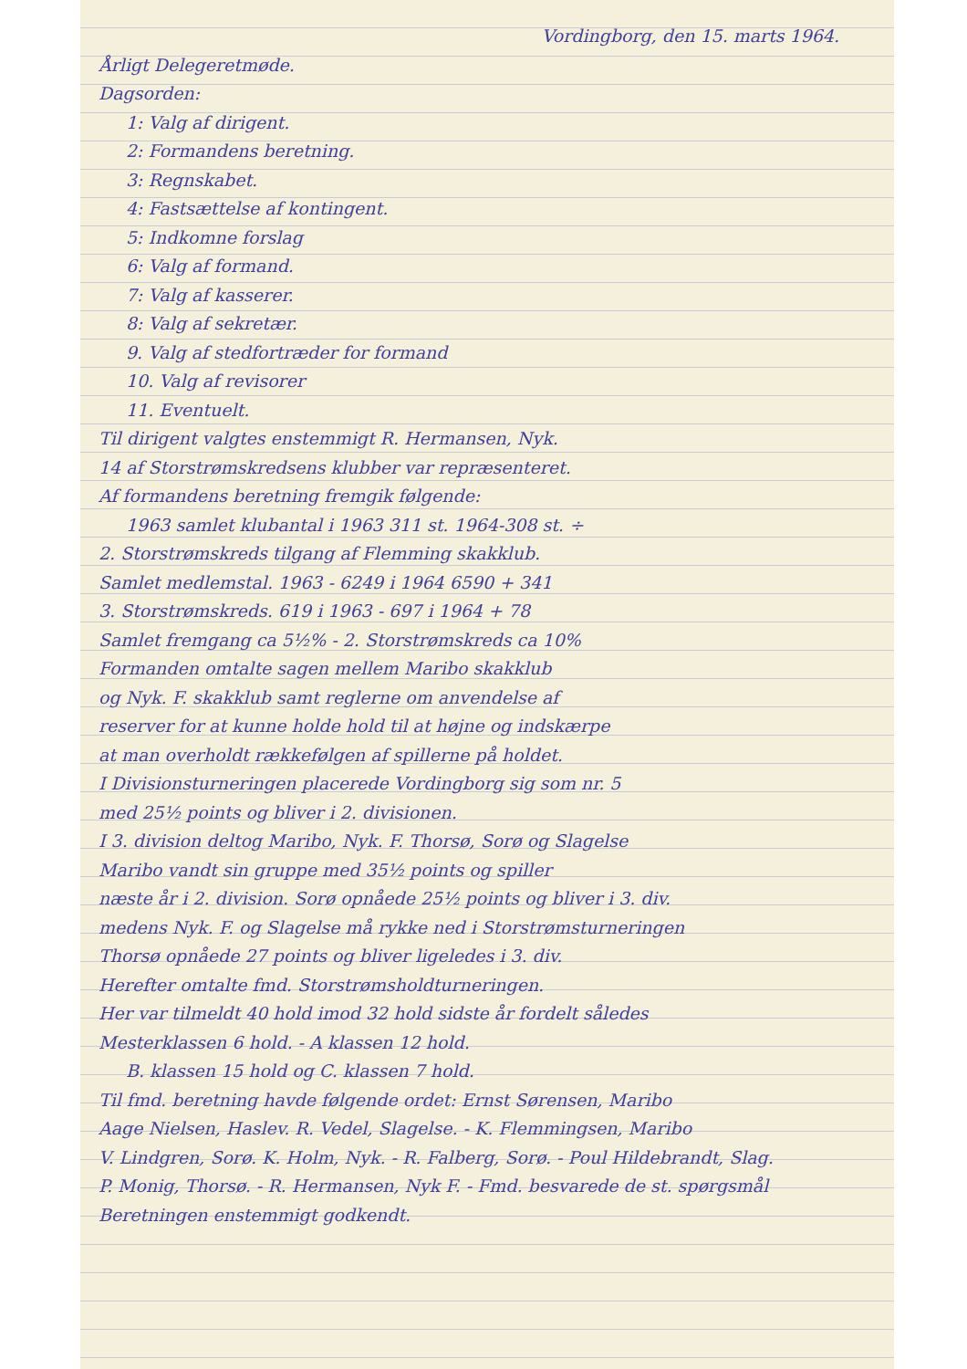Vordingborg, den 15. marts 1964.
Årligt Delegeretmøde.
Dagsorden:
1: Valg af dirigent.
2: Formandens beretning.
3: Regnskabet.
4: Fastsættelse af kontingent.
5: Indkomne forslag
6: Valg af formand.
7: Valg af kasserer.
8: Valg af sekretær.
9. Valg af stedfortræder for formand
10. Valg af revisorer
11. Eventuelt.
Til dirigent valgtes enstemmigt R. Hermansen, Nyk.
14 af Storstrømskredsens klubber var repræsenteret.
Af formandens beretning fremgik følgende:
1963 samlet klubantal i 1963 311 st. 1964-308 st. ÷
2. Storstrømskreds tilgang af Flemming skakklub.
Samlet medlemstal. 1963 - 6249 i 1964 6590 + 341
3. Storstrømskreds. 619 i 1963 - 697 i 1964 + 78
Samlet fremgang ca 5½% - 2. Storstrømskreds ca 10%
Formanden omtalte sagen mellem Maribo skakklub
og Nyk. F. skakklub samt reglerne om anvendelse af
reserver for at kunne holde hold til at højne og indskærpe
at man overholdt rækkefølgen af spillerne på holdet.
I Divisionsturneringen placerede Vordingborg sig som nr. 5
med 25½ points og bliver i 2. divisionen.
I 3. division deltog Maribo, Nyk. F. Thorsø, Sorø og Slagelse
Maribo vandt sin gruppe med 35½ points og spiller
næste år i 2. division. Sorø opnåede 25½ points og bliver i 3. div.
medens Nyk. F. og Slagelse må rykke ned i Storstrømsturneringen
Thorsø opnåede 27 points og bliver ligeledes i 3. div.
Herefter omtalte fmd. Storstrømsholdturneringen.
Her var tilmeldt 40 hold imod 32 hold sidste år fordelt således
Mesterklassen 6 hold. - A klassen 12 hold.
B. klassen 15 hold og C. klassen 7 hold.
Til fmd. beretning havde følgende ordet: Ernst Sørensen, Maribo
Aage Nielsen, Haslev. R. Vedel, Slagelse. - K. Flemmingsen, Maribo
V. Lindgren, Sorø. K. Holm, Nyk. - R. Falberg, Sorø. - Poul Hildebrandt, Slag.
P. Monig, Thorsø. - R. Hermansen, Nyk F. - Fmd. besvarede de st. spørgsmål
Beretningen enstemmigt godkendt.